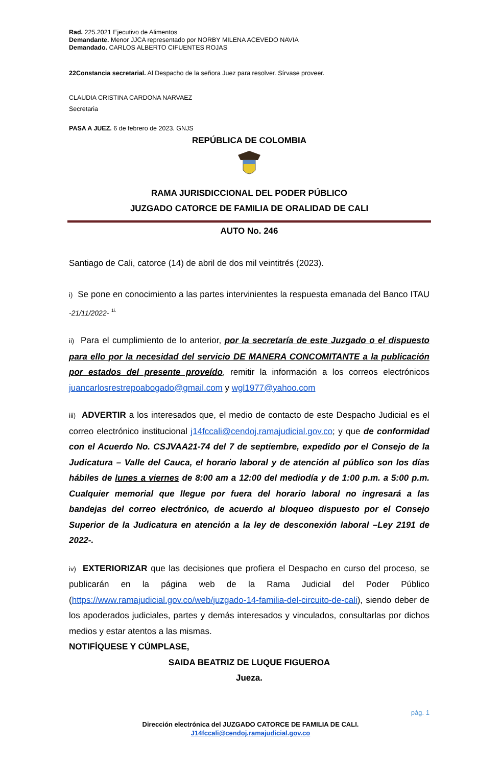Rad. 225.2021 Ejecutivo de Alimentos
Demandante. Menor JJCA representado por NORBY MILENA ACEVEDO NAVIA
Demandado. CARLOS ALBERTO CIFUENTES ROJAS
22Constancia secretarial. Al Despacho de la señora Juez para resolver. Sírvase proveer.
CLAUDIA CRISTINA CARDONA NARVAEZ
Secretaria
PASA A JUEZ. 6 de febrero de 2023. GNJS
REPÚBLICA DE COLOMBIA
RAMA JURISDICCIONAL DEL PODER PÚBLICO
JUZGADO CATORCE DE FAMILIA DE ORALIDAD DE CALI
AUTO No. 246
Santiago de Cali, catorce (14) de abril de dos mil veintitrés (2023).
i) Se pone en conocimiento a las partes intervinientes la respuesta emanada del Banco ITAU -21/11/2022- <sup>1i.</sup>
ii) Para el cumplimiento de lo anterior, por la secretaría de este Juzgado o el dispuesto para ello por la necesidad del servicio DE MANERA CONCOMITANTE a la publicación por estados del presente proveído, remitir la información a los correos electrónicos juancarlosrestrepoabogado@gmail.com y wgl1977@yahoo.com
iii) ADVERTIR a los interesados que, el medio de contacto de este Despacho Judicial es el correo electrónico institucional j14fccali@cendoj.ramajudicial.gov.co; y que de conformidad con el Acuerdo No. CSJVAA21-74 del 7 de septiembre, expedido por el Consejo de la Judicatura – Valle del Cauca, el horario laboral y de atención al público son los días hábiles de lunes a viernes de 8:00 am a 12:00 del mediodía y de 1:00 p.m. a 5:00 p.m. Cualquier memorial que llegue por fuera del horario laboral no ingresará a las bandejas del correo electrónico, de acuerdo al bloqueo dispuesto por el Consejo Superior de la Judicatura en atención a la ley de desconexión laboral –Ley 2191 de 2022-.
iv) EXTERIORIZAR que las decisiones que profiera el Despacho en curso del proceso, se publicarán en la página web de la Rama Judicial del Poder Público (https://www.ramajudicial.gov.co/web/juzgado-14-familia-del-circuito-de-cali), siendo deber de los apoderados judiciales, partes y demás interesados y vinculados, consultarlas por dichos medios y estar atentos a las mismas.
NOTIFÍQUESE Y CÚMPLASE,
SAIDA BEATRIZ DE LUQUE FIGUEROA
Jueza.
pág. 1
Dirección electrónica del JUZGADO CATORCE DE FAMILIA DE CALI.
J14fccali@cendoj.ramajudicial.gov.co